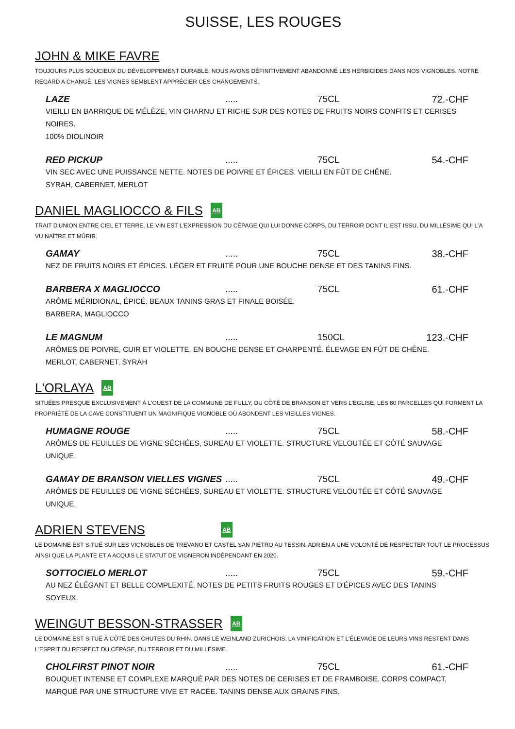SUISSE, LES ROUGES
JOHN & MIKE FAVRE
TOUJOURS PLUS SOUCIEUX DU DÉVELOPPEMENT DURABLE, NOUS AVONS DÉFINITIVEMENT ABANDONNÉ LES HERBICIDES DANS NOS VIGNOBLES. NOTRE REGARD A CHANGÉ, LES VIGNES SEMBLENT APPRÉCIER CES CHANGEMENTS.
LAZE ..... 75CL 72.-CHF
VIEILLI EN BARRIQUE DE MÉLÈZE, VIN CHARNU ET RICHE SUR DES NOTES DE FRUITS NOIRS CONFITS ET CERISES NOIRES.
100% DIOLINOIR
RED PICKUP ..... 75CL 54.-CHF
VIN SEC AVEC UNE PUISSANCE NETTE. NOTES DE POIVRE ET ÉPICES. VIEILLI EN FÛT DE CHÊNE.
SYRAH, CABERNET, MERLOT
DANIEL MAGLIOCCO & FILS AB
TRAIT D'UNION ENTRE CIEL ET TERRE, LE VIN EST L'EXPRESSION DU CÉPAGE QUI LUI DONNE CORPS, DU TERROIR DONT IL EST ISSU, DU MILLÉSIME QUI L'A VU NAÎTRE ET MÛRIR.
GAMAY ..... 75CL 38.-CHF
NEZ DE FRUITS NOIRS ET ÉPICES. LÉGER ET FRUITÉ POUR UNE BOUCHE DENSE ET DES TANINS FINS.
BARBERA X MAGLIOCCO ..... 75CL 61.-CHF
ARÔME MÉRIDIONAL, ÉPICÉ. BEAUX TANINS GRAS ET FINALE BOISÉE.
BARBERA, MAGLIOCCO
LE MAGNUM ..... 150CL 123.-CHF
ARÔMES DE POIVRE, CUIR ET VIOLETTE. EN BOUCHE DENSE ET CHARPENTÉ. ÉLEVAGE EN FÛT DE CHÊNE.
MERLOT, CABERNET, SYRAH
L'ORLAYA AB
SITUÉES PRESQUE EXCLUSIVEMENT À L'OUEST DE LA COMMUNE DE FULLY, DU CÔTÉ DE BRANSON ET VERS L'EGLISE, LES 80 PARCELLES QUI FORMENT LA PROPRIÉTÉ DE LA CAVE CONSTITUENT UN MAGNIFIQUE VIGNOBLE OÙ ABONDENT LES VIEILLES VIGNES.
HUMAGNE ROUGE ..... 75CL 58.-CHF
ARÔMES DE FEUILLES DE VIGNE SÉCHÉES, SUREAU ET VIOLETTE. STRUCTURE VELOUTÉE ET CÔTÉ SAUVAGE UNIQUE.
GAMAY DE BRANSON VIELLES VIGNES ..... 75CL 49.-CHF
ARÔMES DE FEUILLES DE VIGNE SÉCHÉES, SUREAU ET VIOLETTE. STRUCTURE VELOUTÉE ET CÔTÉ SAUVAGE UNIQUE.
ADRIEN STEVENS AB
LE DOMAINE EST SITUÉ SUR LES VIGNOBLES DE TREVANO ET CASTEL SAN PIETRO AU TESSIN. ADRIEN A UNE VOLONTÉ DE RESPECTER TOUT LE PROCESSUS AINSI QUE LA PLANTE ET A ACQUIS LE STATUT DE VIGNERON INDÉPENDANT EN 2020.
SOTTOCIELO MERLOT ..... 75CL 59.-CHF
AU NEZ ÉLÉGANT ET BELLE COMPLEXITÉ. NOTES DE PETITS FRUITS ROUGES ET D'ÉPICES AVEC DES TANINS SOYEUX.
WEINGUT BESSON-STRASSER AB
LE DOMAINE EST SITUÉ À CÔTÉ DES CHUTES DU RHIN, DANS LE WEINLAND ZURICHOIS. LA VINIFICATION ET L'ÉLEVAGE DE LEURS VINS RESTENT DANS L'ESPRIT DU RESPECT DU CÉPAGE, DU TERROIR ET DU MILLÉSIME.
CHOLFIRST PINOT NOIR ..... 75CL 61.-CHF
BOUQUET INTENSE ET COMPLEXE MARQUÉ PAR DES NOTES DE CERISES ET DE FRAMBOISE. CORPS COMPACT, MARQUÉ PAR UNE STRUCTURE VIVE ET RACÉE. TANINS DENSE AUX GRAINS FINS.